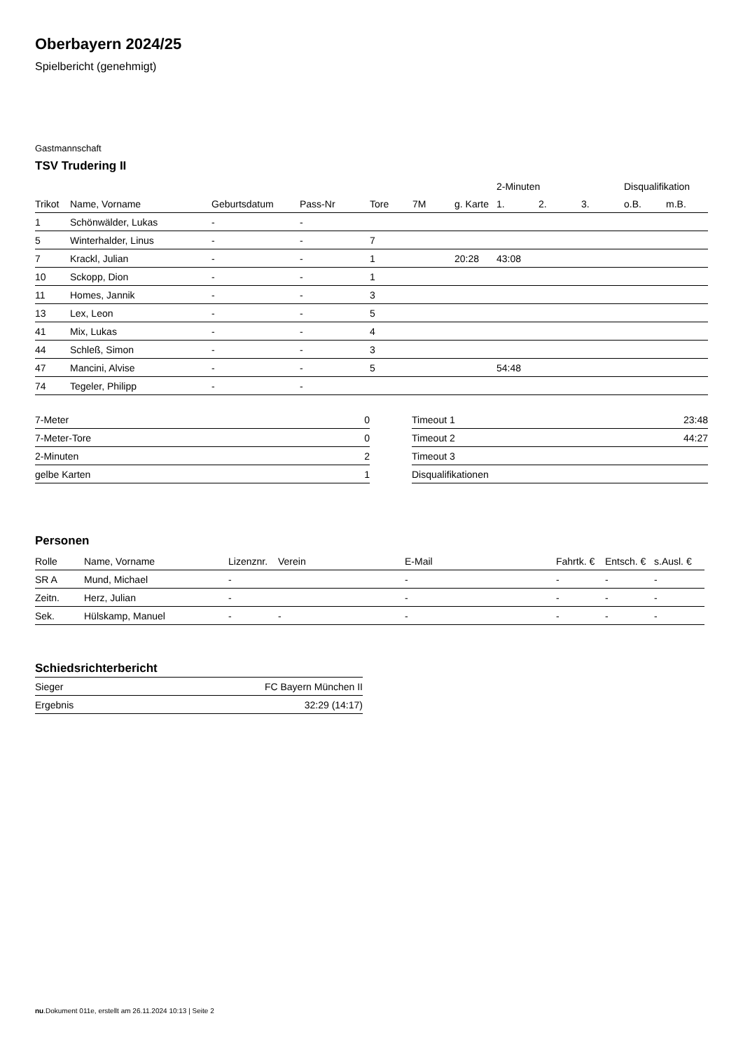Oberbayern 2024/25
Spielbericht (genehmigt)
Gastmannschaft
TSV Trudering II
| | | | | | | | 2-Minuten | | | Disqualifikation | |
| --- | --- | --- | --- | --- | --- | --- | --- | --- | --- | --- | --- |
| Trikot | Name, Vorname | Geburtsdatum | Pass-Nr | Tore | 7M | g. Karte | 1. | 2. | 3. | o.B. | m.B. |
| 1 | Schönwälder, Lukas | - | - | | | | | | | | |
| 5 | Winterhalder, Linus | - | - | 7 | | | | | | | |
| 7 | Krackl, Julian | - | - | 1 | | 20:28 | 43:08 | | | | |
| 10 | Sckopp, Dion | - | - | 1 | | | | | | | |
| 11 | Homes, Jannik | - | - | 3 | | | | | | | |
| 13 | Lex, Leon | - | - | 5 | | | | | | | |
| 41 | Mix, Lukas | - | - | 4 | | | | | | | |
| 44 | Schleß, Simon | - | - | 3 | | | | | | | |
| 47 | Mancini, Alvise | - | - | 5 | | | 54:48 | | | | |
| 74 | Tegeler, Philipp | - | - | | | | | | | | |
| 7-Meter | 0 |
| 7-Meter-Tore | 0 |
| 2-Minuten | 2 |
| gelbe Karten | 1 |
| Timeout 1 | 23:48 |
| Timeout 2 | 44:27 |
| Timeout 3 | |
| Disqualifikationen | |
Personen
| Rolle | Name, Vorname | Lizenznr. | Verein | E-Mail | Fahrtk. € | Entsch. € | s.Ausl. € |
| --- | --- | --- | --- | --- | --- | --- | --- |
| SR A | Mund, Michael | - | | - | - | - | - |
| Zeitn. | Herz, Julian | - | | - | - | - | - |
| Sek. | Hülskamp, Manuel | - | - | - | - | - | - |
Schiedsrichterbericht
| Sieger | FC Bayern München II |
| Ergebnis | 32:29 (14:17) |
nu.Dokument 011e, erstellt am 26.11.2024 10:13 | Seite 2